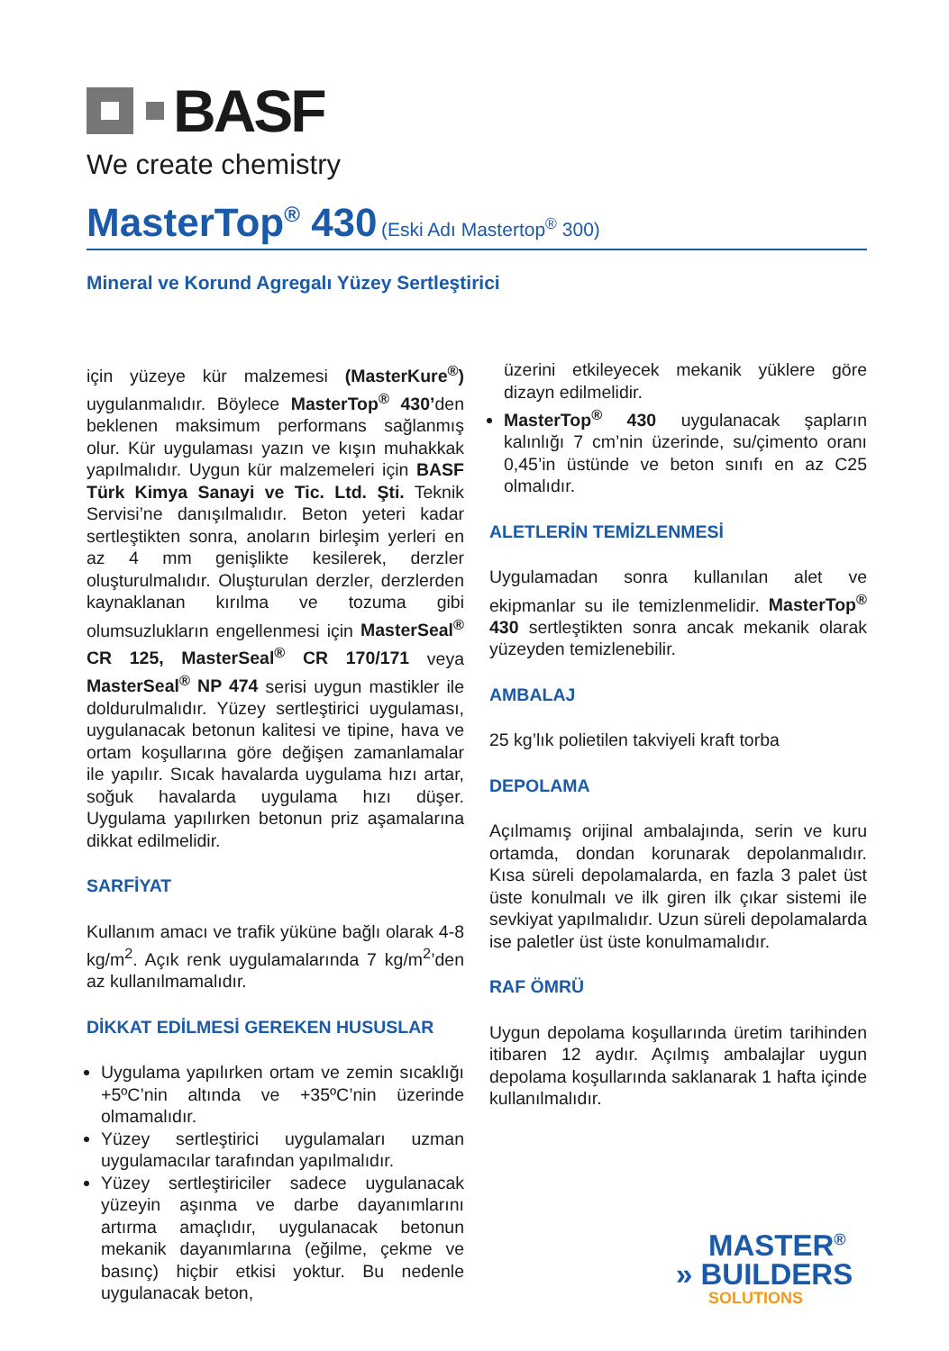BASF
We create chemistry
MasterTop<sup>®</sup> 430 (Eski Adı Mastertop<sup>®</sup> 300)
Mineral ve Korund Agregalı Yüzey Sertleştirici
için yüzeye kür malzemesi (MasterKure<sup>®</sup>) uygulanmalıdır. Böylece MasterTop<sup>®</sup> 430’den beklenen maksimum performans sağlanmış olur. Kür uygulaması yazın ve kışın muhakkak yapılmalıdır. Uygun kür malzemeleri için BASF Türk Kimya Sanayi ve Tic. Ltd. Şti. Teknik Servisi’ne danışılmalıdır. Beton yeteri kadar sertleştikten sonra, anoların birleşim yerleri en az 4 mm genişlikte kesilerek, derzler oluşturulmalıdır. Oluşturulan derzler, derzlerden kaynaklanan kırılma ve tozuma gibi olumsuzlukların engellenmesi için MasterSeal<sup>®</sup> CR 125, MasterSeal<sup>®</sup> CR 170/171 veya MasterSeal<sup>®</sup> NP 474 serisi uygun mastikler ile doldurulmalıdır. Yüzey sertleştirici uygulaması, uygulanacak betonun kalitesi ve tipine, hava ve ortam koşullarına göre değişen zamanlamalar ile yapılır. Sıcak havalarda uygulama hızı artar, soğuk havalarda uygulama hızı düşer. Uygulama yapılırken betonun priz aşamalarına dikkat edilmelidir.
SARFİYAT
Kullanım amacı ve trafik yüküne bağlı olarak 4-8 kg/m<sup>2</sup>. Açık renk uygulamalarında 7 kg/m<sup>2</sup>’den az kullanılmamalıdır.
DİKKAT EDİLMESİ GEREKEN HUSUSLAR
Uygulama yapılırken ortam ve zemin sıcaklığı +5ºC’nin altında ve +35ºC’nin üzerinde olmamalıdır.
Yüzey sertleştirici uygulamaları uzman uygulamacılar tarafından yapılmalıdır.
Yüzey sertleştiriciler sadece uygulanacak yüzeyin aşınma ve darbe dayanımlarını artırma amaçlıdır, uygulanacak betonun mekanik dayanımlarına (eğilme, çekme ve basınç) hiçbir etkisi yoktur. Bu nedenle uygulanacak beton,
üzerini etkileyecek mekanik yüklere göre dizayn edilmelidir.
MasterTop<sup>®</sup> 430 uygulanacak şapların kalınlığı 7 cm’nin üzerinde, su/çimento oranı 0,45’in üstünde ve beton sınıfı en az C25 olmalıdır.
ALETLERİN TEMİZLENMESİ
Uygulamadan sonra kullanılan alet ve ekipmanlar su ile temizlenmelidir. MasterTop<sup>®</sup> 430 sertleştikten sonra ancak mekanik olarak yüzeyden temizlenebilir.
AMBALAJ
25 kg’lık polietilen takviyeli kraft torba
DEPOLAMA
Açılmamış orijinal ambalajında, serin ve kuru ortamda, dondan korunarak depolanmalıdır. Kısa süreli depolamalarda, en fazla 3 palet üst üste konulmalı ve ilk giren ilk çıkar sistemi ile sevkiyat yapılmalıdır. Uzun süreli depolamalarda ise paletler üst üste konulmamalıdır.
RAF ÖMRÜ
Uygun depolama koşullarında üretim tarihinden itibaren 12 aydır. Açılmış ambalajlar uygun depolama koşullarında saklanarak 1 hafta içinde kullanılmalıdır.
MASTER<sup>®</sup>
» BUILDERS
SOLUTIONS